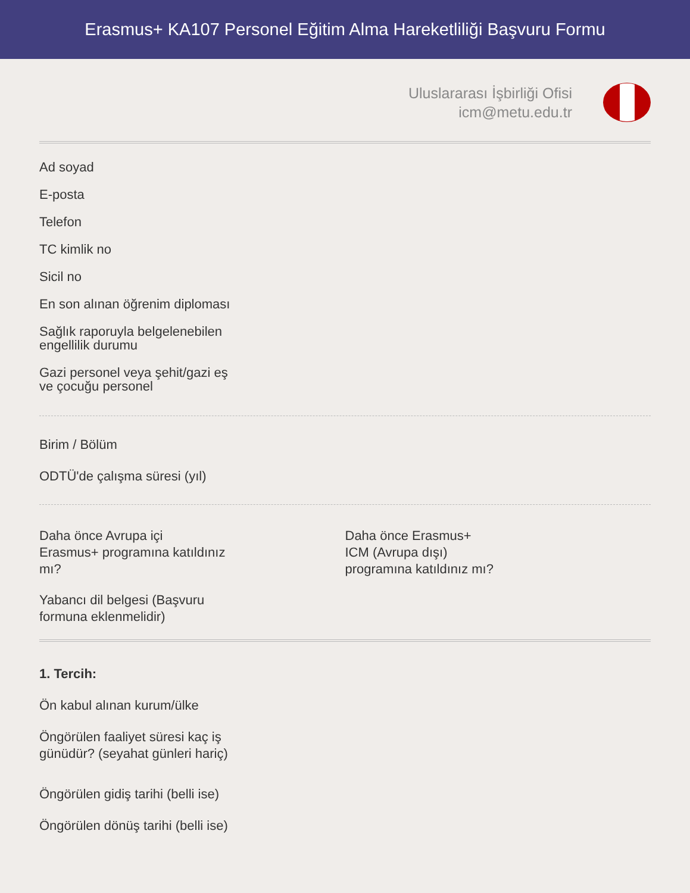Erasmus+ KA107 Personel Eğitim Alma Hareketliliği Başvuru Formu
Uluslararası İşbirliği Ofisi
icm@metu.edu.tr
Ad soyad
E-posta
Telefon
TC kimlik no
Sicil no
En son alınan öğrenim diploması
Sağlık raporuyla belgelenebilen
engellilik durumu
Gazi personel veya şehit/gazi eş
ve çocuğu personel
Birim / Bölüm
ODTÜ'de çalışma süresi (yıl)
Daha önce Avrupa içi
Erasmus+ programına katıldınız
mı?
Yabancı dil belgesi (Başvuru
formuna eklenmelidir)
Daha önce Erasmus+
ICM (Avrupa dışı)
programına katıldınız mı?
1. Tercih:
Ön kabul alınan kurum/ülke
Öngörülen faaliyet süresi kaç iş
günüdür? (seyahat günleri hariç)
Öngörülen gidiş tarihi (belli ise)
Öngörülen dönüş tarihi (belli ise)